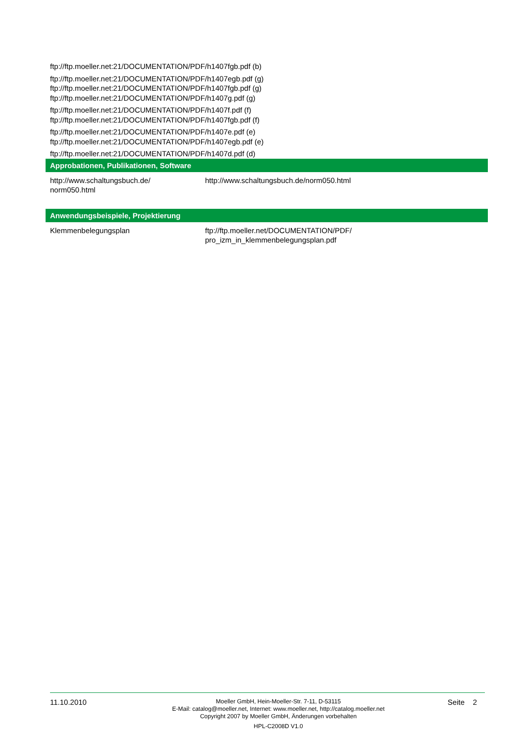ftp://ftp.moeller.net:21/DOCUMENTATION/PDF/h1407fgb.pdf (b)
ftp://ftp.moeller.net:21/DOCUMENTATION/PDF/h1407egb.pdf (g)
ftp://ftp.moeller.net:21/DOCUMENTATION/PDF/h1407fgb.pdf (g)
ftp://ftp.moeller.net:21/DOCUMENTATION/PDF/h1407g.pdf (g)
ftp://ftp.moeller.net:21/DOCUMENTATION/PDF/h1407f.pdf (f)
ftp://ftp.moeller.net:21/DOCUMENTATION/PDF/h1407fgb.pdf (f)
ftp://ftp.moeller.net:21/DOCUMENTATION/PDF/h1407e.pdf (e)
ftp://ftp.moeller.net:21/DOCUMENTATION/PDF/h1407egb.pdf (e)
ftp://ftp.moeller.net:21/DOCUMENTATION/PDF/h1407d.pdf (d)
Approbationen, Publikationen, Software
| http://www.schaltungsbuch.de/ norm050.html | http://www.schaltungsbuch.de/norm050.html |
Anwendungsbeispiele, Projektierung
| Klemmenbelegungsplan | ftp://ftp.moeller.net/DOCUMENTATION/PDF/ pro_izm_in_klemmenbelegungsplan.pdf |
11.10.2010
Moeller GmbH, Hein-Moeller-Str. 7-11, D-53115
E-Mail: catalog@moeller.net, Internet: www.moeller.net, http://catalog.moeller.net
Copyright 2007 by Moeller GmbH, Änderungen vorbehalten
HPL-C2008D V1.0
Seite 2